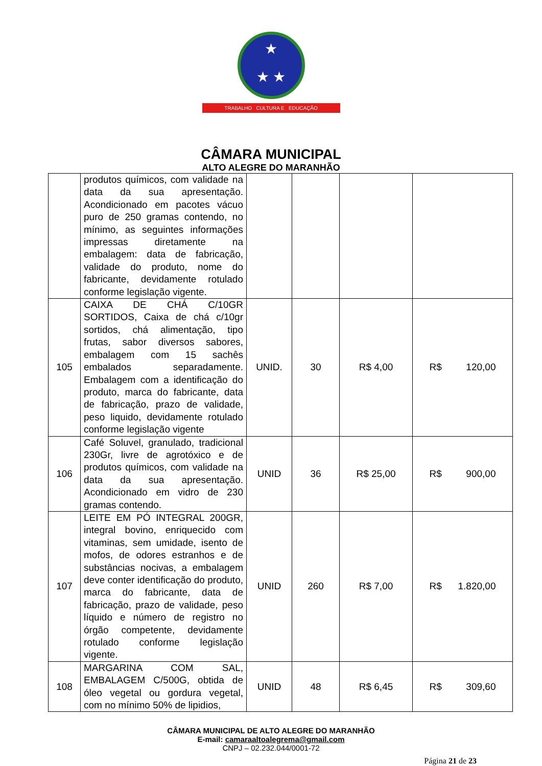★
★ ★
TRABALHO CULTURA E EDUCAÇÃO
CÂMARA MUNICIPAL
ALTO ALEGRE DO MARANHÃO
| | produtos químicos, com validade na data da sua apresentação. Acondicionado em pacotes vácuo puro de 250 gramas contendo, no mínimo, as seguintes informações impressas diretamente na embalagem: data de fabricação, validade do produto, nome do fabricante, devidamente rotulado conforme legislação vigente. | | | | |
| 105 | CAIXA DE CHÁ C/10GR SORTIDOS, Caixa de chá c/10gr sortidos, chá alimentação, tipo frutas, sabor diversos sabores, embalagem com 15 sachês embalados separadamente. Embalagem com a identificação do produto, marca do fabricante, data de fabricação, prazo de validade, peso liquido, devidamente rotulado conforme legislação vigente | UNID. | 30 | R$ 4,00 | R$ 120,00 |
| 106 | Café Soluvel, granulado, tradicional 230Gr, livre de agrotóxico e de produtos químicos, com validade na data da sua apresentação. Acondicionado em vidro de 230 gramas contendo. | UNID | 36 | R$ 25,00 | R$ 900,00 |
| 107 | LEITE EM PÓ INTEGRAL 200GR, integral bovino, enriquecido com vitaminas, sem umidade, isento de mofos, de odores estranhos e de substâncias nocivas, a embalagem deve conter identificação do produto, marca do fabricante, data de fabricação, prazo de validade, peso líquido e número de registro no órgão competente, devidamente rotulado conforme legislação vigente. | UNID | 260 | R$ 7,00 | R$ 1.820,00 |
| 108 | MARGARINA COM SAL, EMBALAGEM C/500G, obtida de óleo vegetal ou gordura vegetal, com no mínimo 50% de lipidios, | UNID | 48 | R$ 6,45 | R$ 309,60 |
CÂMARA MUNICIPAL DE ALTO ALEGRE DO MARANHÃO
E-mail: camaraaltoalegrema@gmail.com
CNPJ – 02.232.044/0001-72
Página 21 de 23